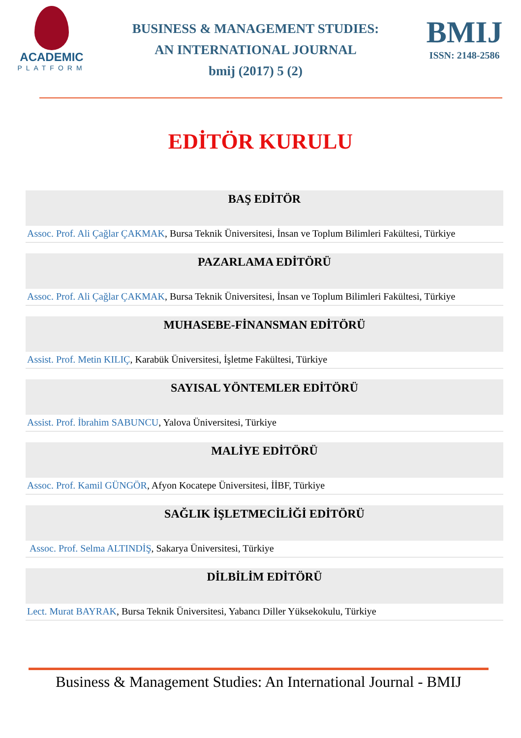ACADEMIC
PLATFORM
BUSINESS & MANAGEMENT STUDIES:
AN INTERNATIONAL JOURNAL
bmij (2017) 5 (2)
BMIJ
ISSN: 2148-2586
EDİTÖR KURULU
BAŞ EDİTÖR
Assoc. Prof. Ali Çağlar ÇAKMAK, Bursa Teknik Üniversitesi, İnsan ve Toplum Bilimleri Fakültesi, Türkiye
PAZARLAMA EDİTÖRÜ
Assoc. Prof. Ali Çağlar ÇAKMAK, Bursa Teknik Üniversitesi, İnsan ve Toplum Bilimleri Fakültesi, Türkiye
MUHASEBE-FİNANSMAN EDİTÖRÜ
Assist. Prof. Metin KILIÇ, Karabük Üniversitesi, İşletme Fakültesi, Türkiye
SAYISAL YÖNTEMLER EDİTÖRÜ
Assist. Prof. İbrahim SABUNCU, Yalova Üniversitesi, Türkiye
MALİYE EDİTÖRÜ
Assoc. Prof. Kamil GÜNGÖR, Afyon Kocatepe Üniversitesi, İİBF, Türkiye
SAĞLIK İŞLETMECİLİĞİ EDİTÖRÜ
Assoc. Prof. Selma ALTINDİŞ, Sakarya Üniversitesi, Türkiye
DİLBİLİM EDİTÖRÜ
Lect. Murat BAYRAK, Bursa Teknik Üniversitesi, Yabancı Diller Yüksekokulu, Türkiye
Business & Management Studies: An International Journal - BMIJ